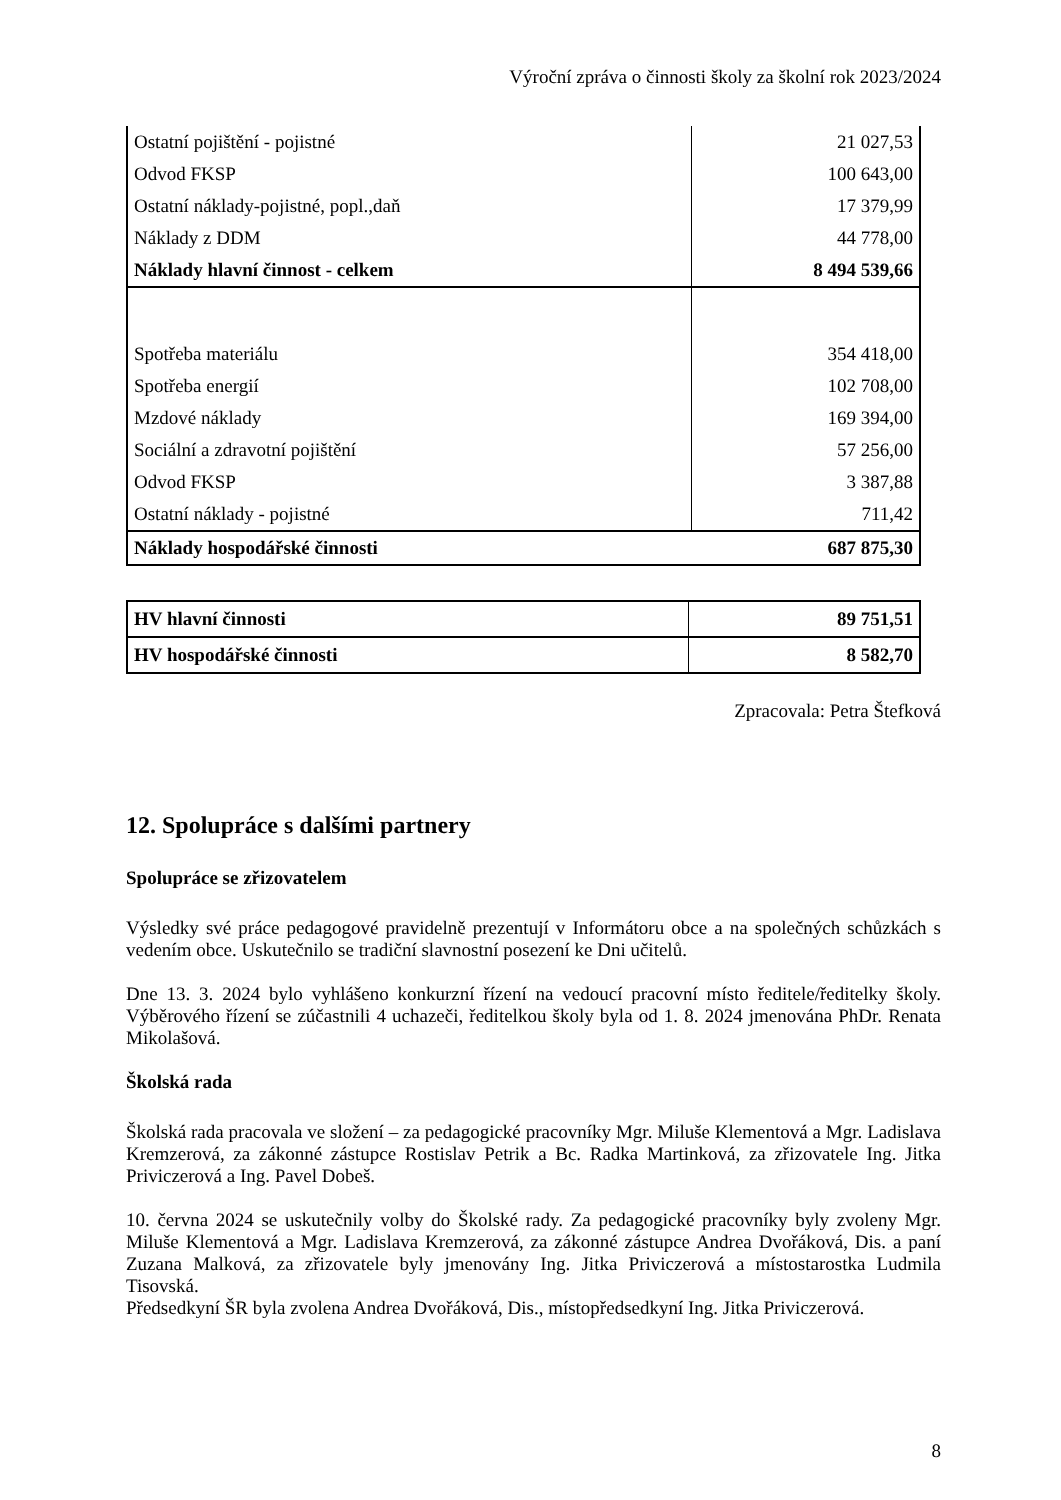Výroční zpráva o činnosti školy za školní rok 2023/2024
| Ostatní pojištění - pojistné | 21 027,53 |
| Odvod FKSP | 100 643,00 |
| Ostatní náklady-pojistné, popl.,daň | 17 379,99 |
| Náklady z DDM | 44 778,00 |
| Náklady hlavní činnost - celkem | 8 494 539,66 |
| Spotřeba materiálu | 354 418,00 |
| Spotřeba energií | 102 708,00 |
| Mzdové náklady | 169 394,00 |
| Sociální a zdravotní pojištění | 57 256,00 |
| Odvod FKSP | 3 387,88 |
| Ostatní náklady - pojistné | 711,42 |
| Náklady hospodářské činnosti | 687 875,30 |
| HV hlavní činnosti | 89 751,51 |
| HV hospodářské činnosti | 8 582,70 |
Zpracovala: Petra Štefková
12. Spolupráce s dalšími partnery
Spolupráce se zřizovatelem
Výsledky své práce pedagogové pravidelně prezentují v Informátoru obce a na společných schůzkách s vedením obce. Uskutečnilo se tradiční slavnostní posezení ke Dni učitelů.
Dne 13. 3. 2024 bylo vyhlášeno konkurzní řízení na vedoucí pracovní místo ředitele/ředitelky školy. Výběrového řízení se zúčastnili 4 uchazeči, ředitelkou školy byla od 1. 8. 2024 jmenována PhDr. Renata Mikolašová.
Školská rada
Školská rada pracovala ve složení – za pedagogické pracovníky Mgr. Miluše Klementová a Mgr. Ladislava Kremzerová, za zákonné zástupce Rostislav Petrik a Bc. Radka Martinková, za zřizovatele Ing. Jitka Priviczerová a Ing. Pavel Dobeš.
10. června 2024 se uskutečnily volby do Školské rady. Za pedagogické pracovníky byly zvoleny Mgr. Miluše Klementová a Mgr. Ladislava Kremzerová, za zákonné zástupce Andrea Dvořáková, Dis. a paní Zuzana Malková, za zřizovatele byly jmenovány Ing. Jitka Priviczerová a místostarostka Ludmila Tisovská.
Předsedkyní ŠR byla zvolena Andrea Dvořáková, Dis., místopředsedkyní Ing. Jitka Priviczerová.
8